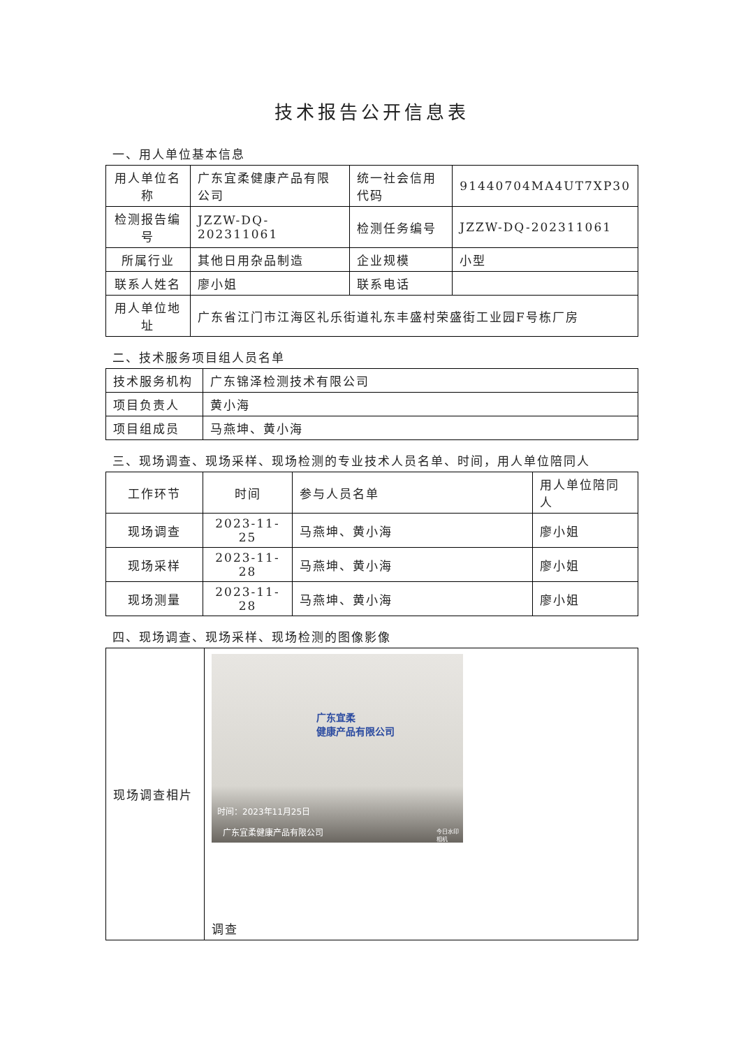技术报告公开信息表
一、用人单位基本信息
| 用人单位名称 | 广东宜柔健康产品有限公司 | 统一社会信用代码 | 91440704MA4UT7XP30 |
| 检测报告编号 | JZZW-DQ-202311061 | 检测任务编号 | JZZW-DQ-202311061 |
| 所属行业 | 其他日用杂品制造 | 企业规模 | 小型 |
| 联系人姓名 | 廖小姐 | 联系电话 | |
| 用人单位地址 | 广东省江门市江海区礼乐街道礼东丰盛村荣盛街工业园F号栋厂房 | | |
二、技术服务项目组人员名单
| 技术服务机构 | 广东锦泽检测技术有限公司 |
| 项目负责人 | 黄小海 |
| 项目组成员 | 马燕坤、黄小海 |
三、现场调查、现场采样、现场检测的专业技术人员名单、时间，用人单位陪同人
| 工作环节 | 时间 | 参与人员名单 | 用人单位陪同人 |
| --- | --- | --- | --- |
| 现场调查 | 2023-11-25 | 马燕坤、黄小海 | 廖小姐 |
| 现场采样 | 2023-11-28 | 马燕坤、黄小海 | 廖小姐 |
| 现场测量 | 2023-11-28 | 马燕坤、黄小海 | 廖小姐 |
四、现场调查、现场采样、现场检测的图像影像
| 现场调查相片 | 广东宜柔 健康产品有限公司 时间：2023年11月25日 广东宜柔健康产品有限公司 今日水印 相机 调查 |